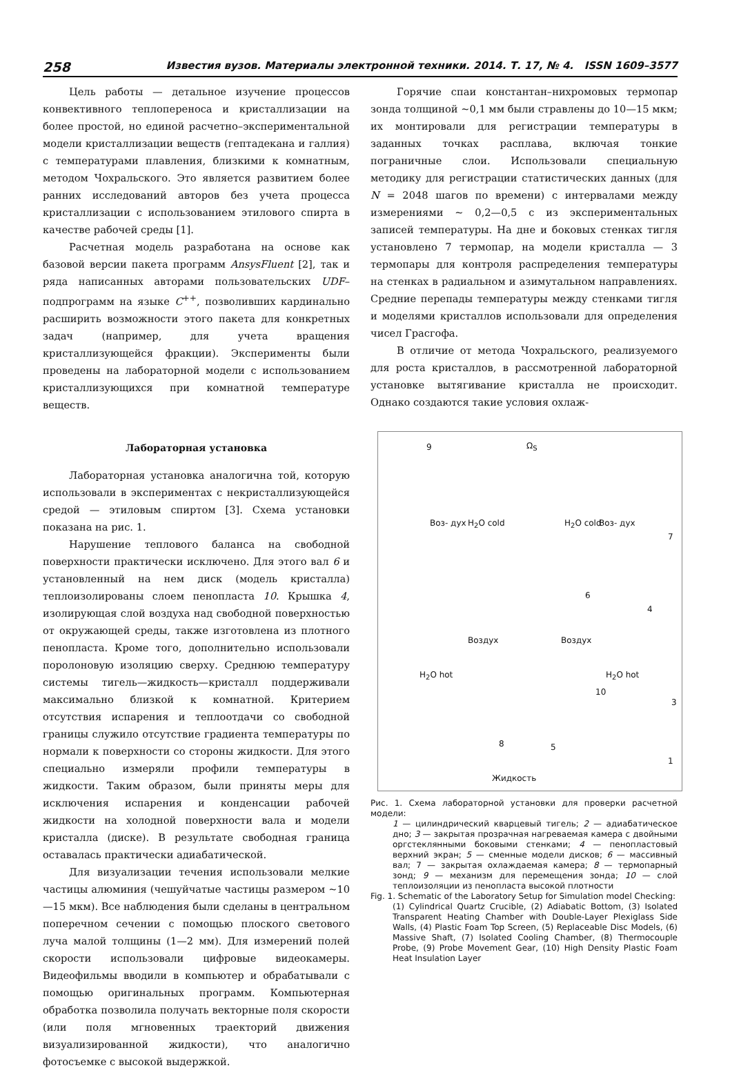258 Известия вузов. Материалы электронной техники. 2014. Т. 17, № 4. ISSN 1609–3577
Цель работы — детальное изучение процессов конвективного теплопереноса и кристаллизации на более простой, но единой расчетно–экспериментальной модели кристаллизации веществ (гептадекана и галлия) с температурами плавления, близкими к комнатным, методом Чохральского. Это является развитием более ранних исследований авторов без учета процесса кристаллизации с использованием этилового спирта в качестве рабочей среды [1].
Расчетная модель разработана на основе как базовой версии пакета программ AnsysFluent [2], так и ряда написанных авторами пользовательских UDF–подпрограмм на языке C<sup>++</sup>, позволивших кардинально расширить возможности этого пакета для конкретных задач (например, для учета вращения кристаллизующейся фракции). Эксперименты были проведены на лабораторной модели с использованием кристаллизующихся при комнатной температуре веществ.
Лабораторная установка
Лабораторная установка аналогична той, которую использовали в экспериментах с некристаллизующейся средой — этиловым спиртом [3]. Схема установки показана на рис. 1.
Нарушение теплового баланса на свободной поверхности практически исключено. Для этого вал 6 и установленный на нем диск (модель кристалла) теплоизолированы слоем пенопласта 10. Крышка 4, изолирующая слой воздуха над свободной поверхностью от окружающей среды, также изготовлена из плотного пенопласта. Кроме того, дополнительно использовали поролоновую изоляцию сверху. Среднюю температуру системы тигель—жидкость—кристалл поддерживали максимально близкой к комнатной. Критерием отсутствия испарения и теплоотдачи со свободной границы служило отсутствие градиента температуры по нормали к поверхности со стороны жидкости. Для этого специально измеряли профили температуры в жидкости. Таким образом, были приняты меры для исключения испарения и конденсации рабочей жидкости на холодной поверхности вала и модели кристалла (диске). В результате свободная граница оставалась практически адиабатической.
Для визуализации течения использовали мелкие частицы алюминия (чешуйчатые частицы размером ~10—15 мкм). Все наблюдения были сделаны в центральном поперечном сечении с помощью плоского светового луча малой толщины (1—2 мм). Для измерений полей скорости использовали цифровые видеокамеры. Видеофильмы вводили в компьютер и обрабатывали с помощью оригинальных программ. Компьютерная обработка позволила получать векторные поля скорости (или поля мгновенных траекторий движения визуализированной жидкости), что аналогично фотосъемке с высокой выдержкой.
Горячие спаи константан–нихромовых термопар зонда толщиной ~0,1 мм были стравлены до 10—15 мкм; их монтировали для регистрации температуры в заданных точках расплава, включая тонкие пограничные слои. Использовали специальную методику для регистрации статистических данных (для N = 2048 шагов по времени) с интервалами между измерениями ~ 0,2—0,5 с из экспериментальных записей температуры. На дне и боковых стенках тигля установлено 7 термопар, на модели кристалла — 3 термопары для контроля распределения температуры на стенках в радиальном и азимутальном направлениях. Средние перепады температуры между стенками тигля и моделями кристаллов использовали для определения чисел Грасгофа.
В отличие от метода Чохральского, реализуемого для роста кристаллов, в рассмотренной лабораторной установке вытягивание кристалла не происходит. Однако создаются такие условия охлаж-
9 Ω<sub>S</sub>
Воз- дух H<sub>2</sub>O cold H<sub>2</sub>O cold Воз- дух
7
6
4
Воздух Воздух
H<sub>2</sub>O hot H<sub>2</sub>O hot
10
3
8 5
1
Жидкость
Рис. 1. Схема лабораторной установки для проверки расчетной модели:
1 — цилиндрический кварцевый тигель; 2 — адиабатическое дно; 3 — закрытая прозрачная нагреваемая камера с двойными оргстеклянными боковыми стенками; 4 — пенопластовый верхний экран; 5 — сменные модели дисков; 6 — массивный вал; 7 — закрытая охлаждаемая камера; 8 — термопарный зонд; 9 — механизм для перемещения зонда; 10 — слой теплоизоляции из пенопласта высокой плотности
Fig. 1. Schematic of the Laboratory Setup for Simulation model Checking:
(1) Cylindrical Quartz Crucible, (2) Adiabatic Bottom, (3) Isolated Transparent Heating Chamber with Double-Layer Plexiglass Side Walls, (4) Plastic Foam Top Screen, (5) Replaceable Disc Models, (6) Massive Shaft, (7) Isolated Cooling Chamber, (8) Thermocouple Probe, (9) Probe Movement Gear, (10) High Density Plastic Foam Heat Insulation Layer